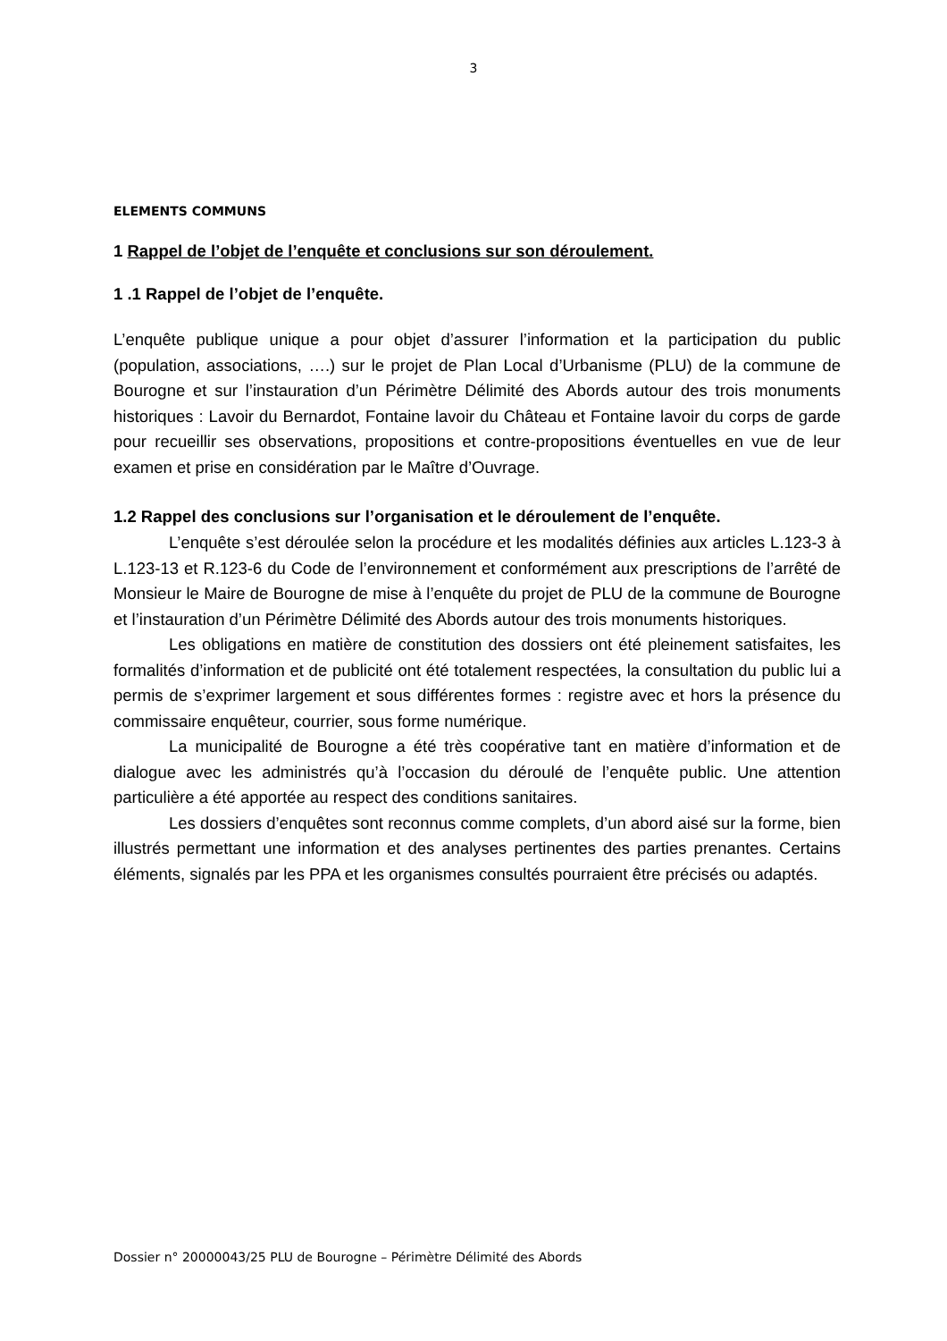3
ELEMENTS COMMUNS
1 Rappel de l’objet de l’enquête et conclusions sur son déroulement.
1 .1 Rappel de l’objet de l’enquête.
L’enquête publique unique a pour objet d’assurer l’information et la participation du public (population, associations, ….) sur le projet de Plan Local d’Urbanisme (PLU) de la commune de Bourogne et sur l’instauration d’un Périmètre Délimité des Abords autour des trois monuments historiques : Lavoir du Bernardot, Fontaine lavoir du Château et Fontaine lavoir du corps de garde pour recueillir ses observations, propositions et contre-propositions éventuelles en vue de leur examen et prise en considération par le Maître d’Ouvrage.
1.2 Rappel des conclusions sur l’organisation et le déroulement de l’enquête.
L’enquête s’est déroulée selon la procédure et les modalités définies aux articles L.123-3 à L.123-13 et R.123-6 du Code de l’environnement et conformément aux prescriptions de l’arrêté de Monsieur le Maire de Bourogne de mise à l’enquête du projet de PLU de la commune de Bourogne et l’instauration d’un Périmètre Délimité des Abords autour des trois monuments historiques.
Les obligations en matière de constitution des dossiers ont été pleinement satisfaites, les formalités d’information et de publicité ont été totalement respectées, la consultation du public lui a permis de s’exprimer largement et sous différentes formes : registre avec et hors la présence du commissaire enquêteur, courrier, sous forme numérique.
La municipalité de Bourogne a été très coopérative tant en matière d’information et de dialogue avec les administrés qu’à l’occasion du déroulé de l’enquête public. Une attention particulière a été apportée au respect des conditions sanitaires.
Les dossiers d’enquêtes sont reconnus comme complets, d’un abord aisé sur la forme, bien illustrés permettant une information et des analyses pertinentes des parties prenantes. Certains éléments, signalés par les PPA et les organismes consultés pourraient être précisés ou adaptés.
Dossier n° 20000043/25 PLU de Bourogne – Périmètre Délimité des Abords